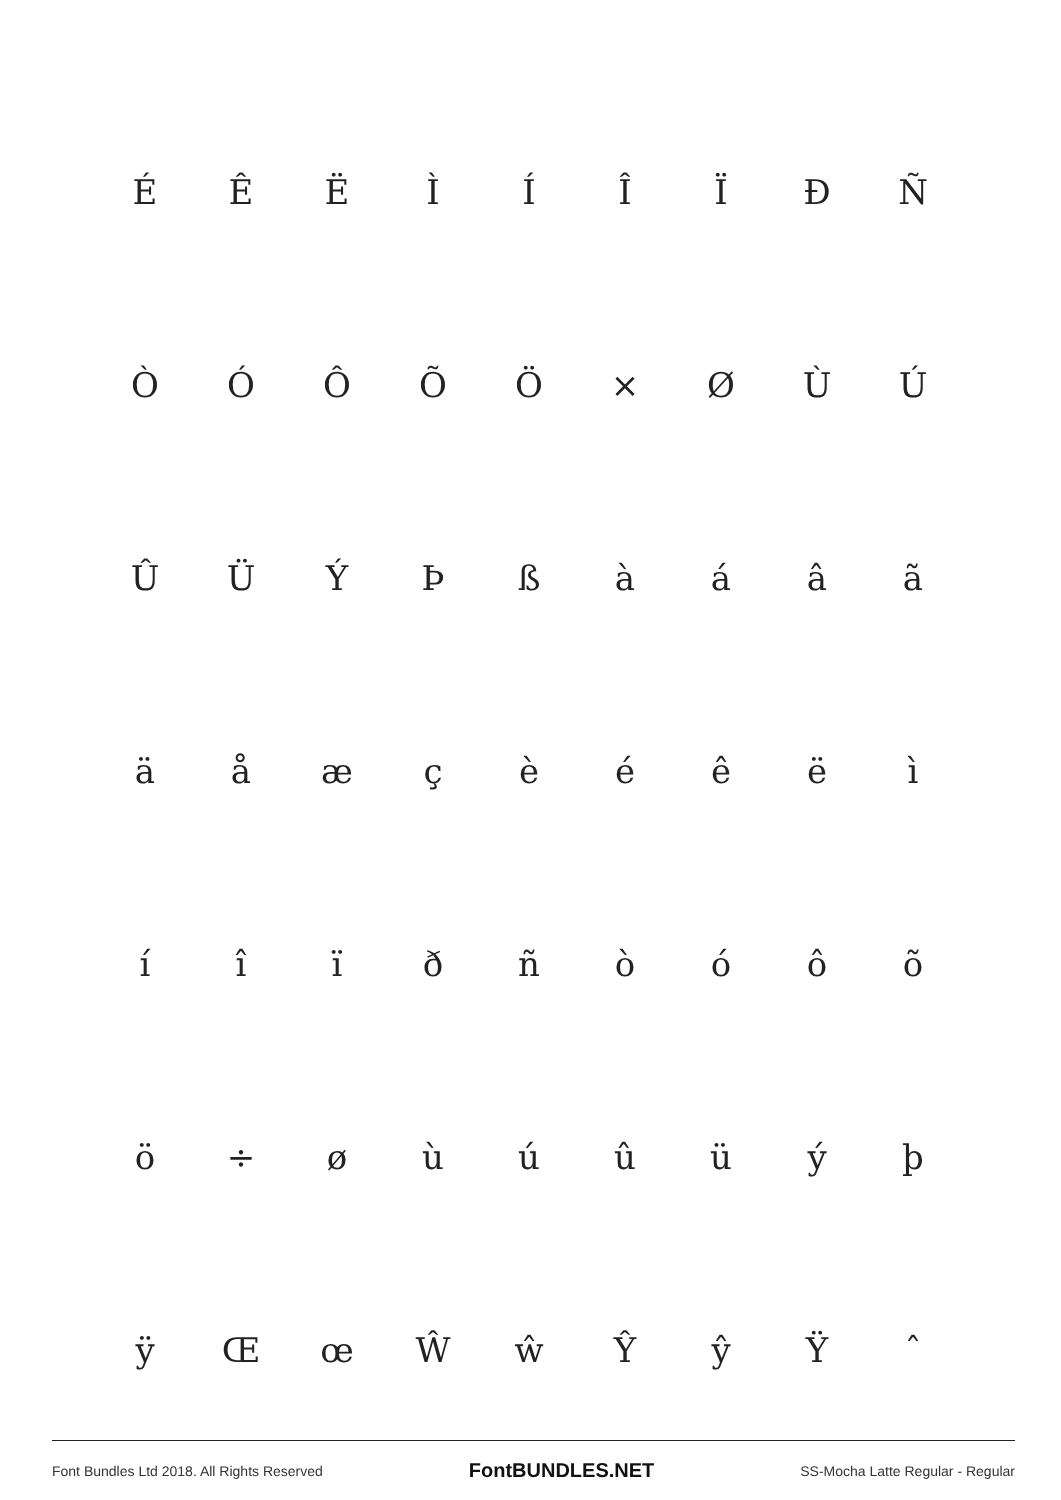| É | Ê | Ë | Ì | Í | Î | Ï | Đ | Ñ |
| Ò | Ó | Ô | Õ | Ö | × | Ø | Ù | Ú |
| Û | Ü | Ý | Þ | ß | à | á | â | ã |
| ä | å | æ | ç | è | é | ê | ë | ì |
| í | î | ï | ð | ñ | ò | ó | ô | õ |
| ö | ÷ | ø | ù | ú | û | ü | ý | þ |
| ÿ | Œ | œ | Ŵ | ŵ | Ŷ | ŷ | Ÿ | ˆ |
Font Bundles Ltd 2018. All Rights Reserved FontBUNDLES.NET SS-Mocha Latte Regular - Regular